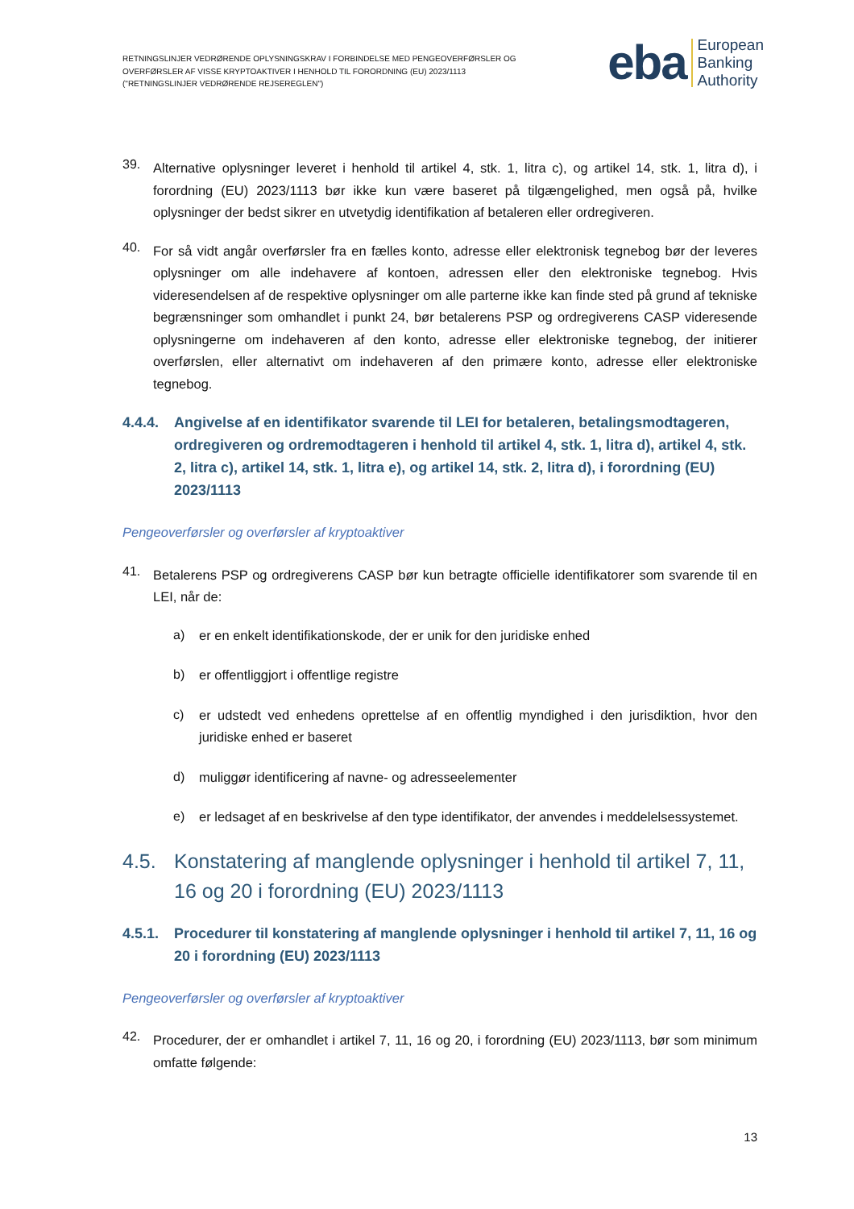RETNINGSLINJER VEDRØRENDE OPLYSNINGSKRAV I FORBINDELSE MED PENGEOVERFØRSLER OG
OVERFØRSLER AF VISSE KRYPTOAKTIVER I HENHOLD TIL FORORDNING (EU) 2023/1113
("RETNINGSLINJER VEDRØRENDE REJSEREGLEN")
eba
European
Banking
Authority
39.
Alternative oplysninger leveret i henhold til artikel 4, stk. 1, litra c), og artikel 14, stk. 1, litra d), i forordning (EU) 2023/1113 bør ikke kun være baseret på tilgængelighed, men også på, hvilke oplysninger der bedst sikrer en utvetydig identifikation af betaleren eller ordregiveren.
40.
For så vidt angår overførsler fra en fælles konto, adresse eller elektronisk tegnebog bør der leveres oplysninger om alle indehavere af kontoen, adressen eller den elektroniske tegnebog. Hvis videresendelsen af de respektive oplysninger om alle parterne ikke kan finde sted på grund af tekniske begrænsninger som omhandlet i punkt 24, bør betalerens PSP og ordregiverens CASP videresende oplysningerne om indehaveren af den konto, adresse eller elektroniske tegnebog, der initierer overførslen, eller alternativt om indehaveren af den primære konto, adresse eller elektroniske tegnebog.
4.4.4. Angivelse af en identifikator svarende til LEI for betaleren, betalingsmodtageren, ordregiveren og ordremodtageren i henhold til artikel 4, stk. 1, litra d), artikel 4, stk. 2, litra c), artikel 14, stk. 1, litra e), og artikel 14, stk. 2, litra d), i forordning (EU) 2023/1113
Pengeoverførsler og overførsler af kryptoaktiver
41.
Betalerens PSP og ordregiverens CASP bør kun betragte officielle identifikatorer som svarende til en LEI, når de:
a)
er en enkelt identifikationskode, der er unik for den juridiske enhed
b)
er offentliggjort i offentlige registre
c)
er udstedt ved enhedens oprettelse af en offentlig myndighed i den jurisdiktion, hvor den juridiske enhed er baseret
d)
muliggør identificering af navne- og adresseelementer
e)
er ledsaget af en beskrivelse af den type identifikator, der anvendes i meddelelsessystemet.
4.5. Konstatering af manglende oplysninger i henhold til artikel 7, 11, 16 og 20 i forordning (EU) 2023/1113
4.5.1. Procedurer til konstatering af manglende oplysninger i henhold til artikel 7, 11, 16 og 20 i forordning (EU) 2023/1113
Pengeoverførsler og overførsler af kryptoaktiver
42.
Procedurer, der er omhandlet i artikel 7, 11, 16 og 20, i forordning (EU) 2023/1113, bør som minimum omfatte følgende:
13